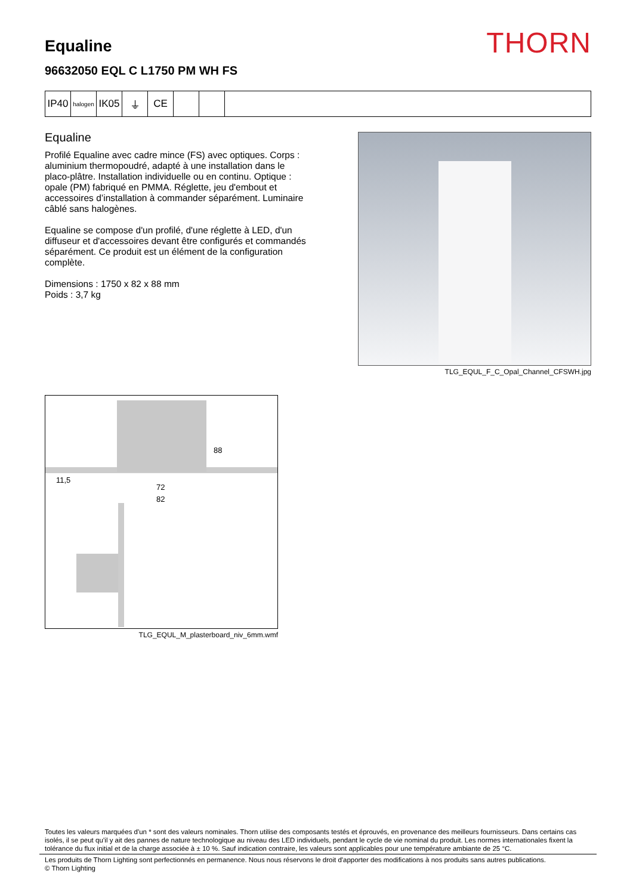THORN
Equaline
96632050 EQL C L1750 PM WH FS
IP40
halogen
IK05 ⏚ CE
Equaline
Profilé Equaline avec cadre mince (FS) avec optiques. Corps : aluminium thermopoudré, adapté à une installation dans le placo-plâtre. Installation individuelle ou en continu. Optique : opale (PM) fabriqué en PMMA. Réglette, jeu d'embout et accessoires d’installation à commander séparément. Luminaire câblé sans halogènes.
Equaline se compose d'un profilé, d'une réglette à LED, d'un diffuseur et d'accessoires devant être configurés et commandés séparément. Ce produit est un élément de la configuration complète.
Dimensions : 1750 x 82 x 88 mm
Poids : 3,7 kg
TLG_EQUL_F_C_Opal_Channel_CFSWH.jpg
88
11,5
72
82
TLG_EQUL_M_plasterboard_niv_6mm.wmf
Toutes les valeurs marquées d'un * sont des valeurs nominales. Thorn utilise des composants testés et éprouvés, en provenance des meilleurs fournisseurs. Dans certains cas isolés, il se peut qu’il y ait des pannes de nature technologique au niveau des LED individuels, pendant le cycle de vie nominal du produit. Les normes internationales fixent la tolérance du flux initial et de la charge associée à ± 10 %. Sauf indication contraire, les valeurs sont applicables pour une température ambiante de 25 °C.
Les produits de Thorn Lighting sont perfectionnés en permanence. Nous nous réservons le droit d'apporter des modifications à nos produits sans autres publications.
© Thorn Lighting